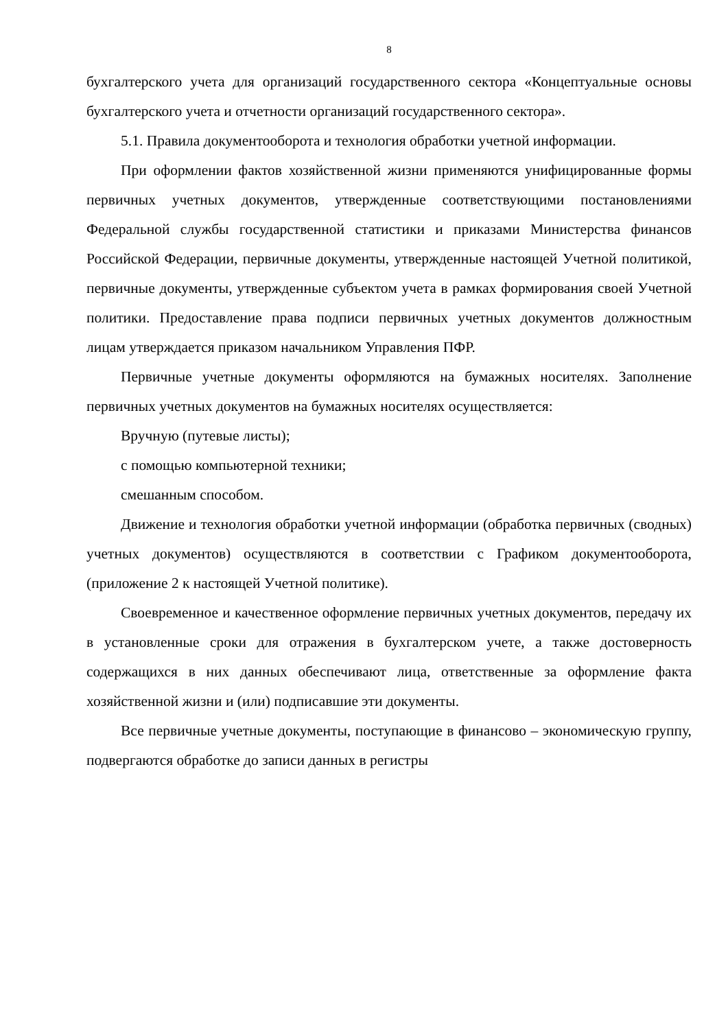8
бухгалтерского учета для организаций государственного сектора «Концептуальные основы бухгалтерского учета и отчетности организаций государственного сектора».
5.1. Правила документооборота и технология обработки учетной информации.
При оформлении фактов хозяйственной жизни применяются унифицированные формы первичных учетных документов, утвержденные соответствующими постановлениями Федеральной службы государственной статистики и приказами Министерства финансов Российской Федерации, первичные документы, утвержденные настоящей Учетной политикой, первичные документы, утвержденные субъектом учета в рамках формирования своей Учетной политики. Предоставление права подписи первичных учетных документов должностным лицам утверждается приказом начальником Управления ПФР.
Первичные учетные документы оформляются на бумажных носителях. Заполнение первичных учетных документов на бумажных носителях осуществляется:
Вручную (путевые листы);
с помощью компьютерной техники;
смешанным способом.
Движение и технология обработки учетной информации (обработка первичных (сводных) учетных документов) осуществляются в соответствии с Графиком документооборота, (приложение 2 к настоящей Учетной политике).
Своевременное и качественное оформление первичных учетных документов, передачу их в установленные сроки для отражения в бухгалтерском учете, а также достоверность содержащихся в них данных обеспечивают лица, ответственные за оформление факта хозяйственной жизни и (или) подписавшие эти документы.
Все первичные учетные документы, поступающие в финансово – экономическую группу, подвергаются обработке до записи данных в регистры